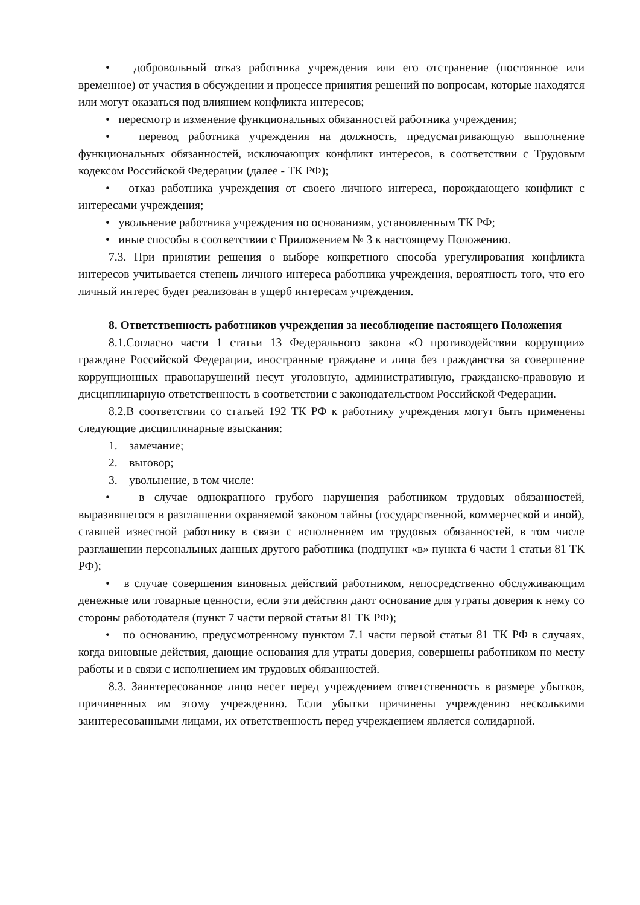• добровольный отказ работника учреждения или его отстранение (постоянное или временное) от участия в обсуждении и процессе принятия решений по вопросам, которые находятся или могут оказаться под влиянием конфликта интересов;
• пересмотр и изменение функциональных обязанностей работника учреждения;
• перевод работника учреждения на должность, предусматривающую выполнение функциональных обязанностей, исключающих конфликт интересов, в соответствии с Трудовым кодексом Российской Федерации (далее - ТК РФ);
• отказ работника учреждения от своего личного интереса, порождающего конфликт с интересами учреждения;
• увольнение работника учреждения по основаниям, установленным ТК РФ;
• иные способы в соответствии с Приложением № 3 к настоящему Положению.
7.3. При принятии решения о выборе конкретного способа урегулирования конфликта интересов учитывается степень личного интереса работника учреждения, вероятность того, что его личный интерес будет реализован в ущерб интересам учреждения.
8. Ответственность работников учреждения за несоблюдение настоящего Положения
8.1.Согласно части 1 статьи 13 Федерального закона «О противодействии коррупции» граждане Российской Федерации, иностранные граждане и лица без гражданства за совершение коррупционных правонарушений несут уголовную, административную, гражданско-правовую и дисциплинарную ответственность в соответствии с законодательством Российской Федерации.
8.2.В соответствии со статьей 192 ТК РФ к работнику учреждения могут быть применены следующие дисциплинарные взыскания:
1. замечание;
2. выговор;
3. увольнение, в том числе:
• в случае однократного грубого нарушения работником трудовых обязанностей, выразившегося в разглашении охраняемой законом тайны (государственной, коммерческой и иной), ставшей известной работнику в связи с исполнением им трудовых обязанностей, в том числе разглашении персональных данных другого работника (подпункт «в» пункта 6 части 1 статьи 81 ТК РФ);
• в случае совершения виновных действий работником, непосредственно обслуживающим денежные или товарные ценности, если эти действия дают основание для утраты доверия к нему со стороны работодателя (пункт 7 части первой статьи 81 ТК РФ);
• по основанию, предусмотренному пунктом 7.1 части первой статьи 81 ТК РФ в случаях, когда виновные действия, дающие основания для утраты доверия, совершены работником по месту работы и в связи с исполнением им трудовых обязанностей.
8.3. Заинтересованное лицо несет перед учреждением ответственность в размере убытков, причиненных им этому учреждению. Если убытки причинены учреждению несколькими заинтересованными лицами, их ответственность перед учреждением является солидарной.